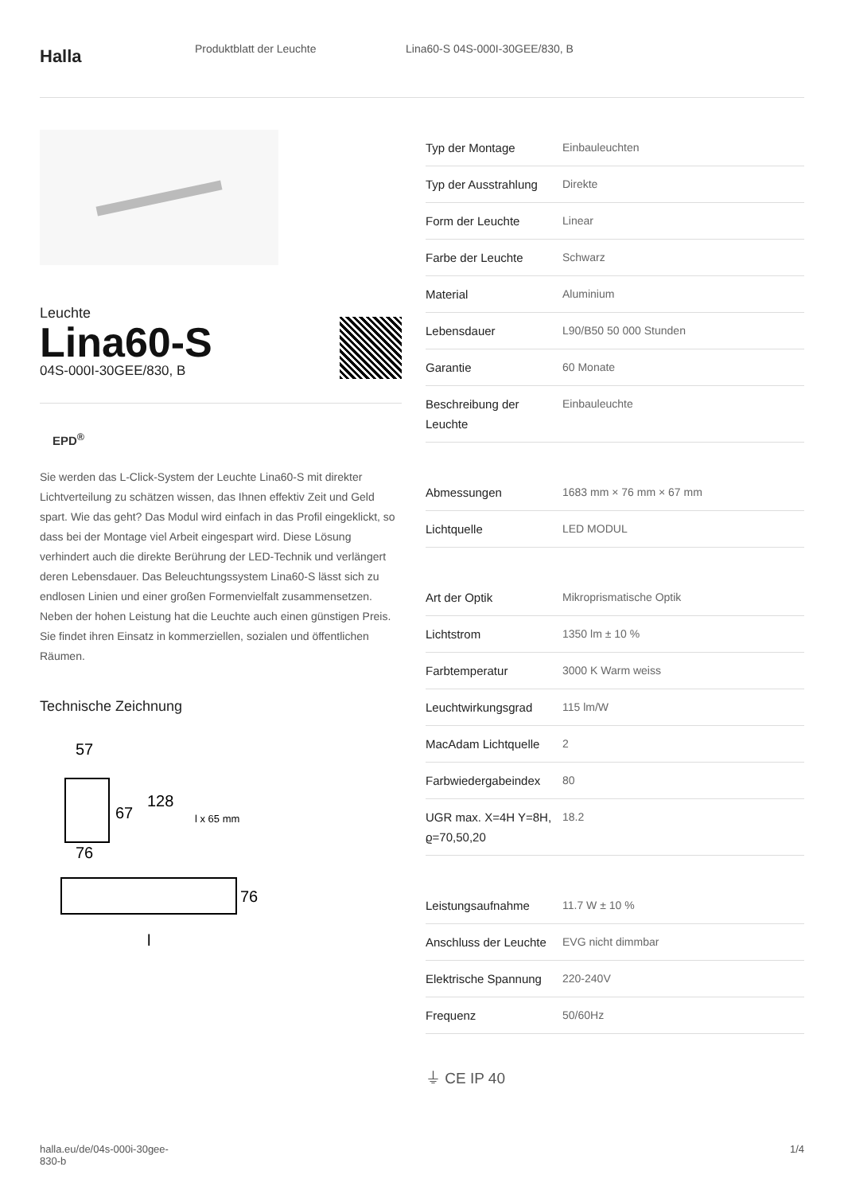Halla
Produktblatt der Leuchte Lina60-S 04S-000I-30GEE/830, B
Leuchte
Lina60-S
04S-000I-30GEE/830, B
EPD<sup>®</sup>
Sie werden das L-Click-System der Leuchte Lina60-S mit direkter Lichtverteilung zu schätzen wissen, das Ihnen effektiv Zeit und Geld spart. Wie das geht? Das Modul wird einfach in das Profil eingeklickt, so dass bei der Montage viel Arbeit eingespart wird. Diese Lösung verhindert auch die direkte Berührung der LED-Technik und verlängert deren Lebensdauer. Das Beleuchtungssystem Lina60-S lässt sich zu endlosen Linien und einer großen Formenvielfalt zusammensetzen. Neben der hohen Leistung hat die Leuchte auch einen günstigen Preis. Sie findet ihren Einsatz in kommerziellen, sozialen und öffentlichen Räumen.
Technische Zeichnung
57
67
128
l x 65 mm
76
76
l
| Typ der Montage | Einbauleuchten |
| Typ der Ausstrahlung | Direkte |
| Form der Leuchte | Linear |
| Farbe der Leuchte | Schwarz |
| Material | Aluminium |
| Lebensdauer | L90/B50 50 000 Stunden |
| Garantie | 60 Monate |
| Beschreibung der Leuchte | Einbauleuchte |
| Abmessungen | 1683 mm × 76 mm × 67 mm |
| Lichtquelle | LED MODUL |
| Art der Optik | Mikroprismatische Optik |
| Lichtstrom | 1350 lm ± 10 % |
| Farbtemperatur | 3000 K Warm weiss |
| Leuchtwirkungsgrad | 115 lm/W |
| MacAdam Lichtquelle | 2 |
| Farbwiedergabeindex | 80 |
| UGR max. X=4H Y=8H, ϱ=70,50,20 | 18.2 |
| Leistungsaufnahme | 11.7 W ± 10 % |
| Anschluss der Leuchte | EVG nicht dimmbar |
| Elektrische Spannung | 220-240V |
| Frequenz | 50/60Hz |
⏚ CE IP 40
halla.eu/de/04s-000i-30gee-
830-b
1/4